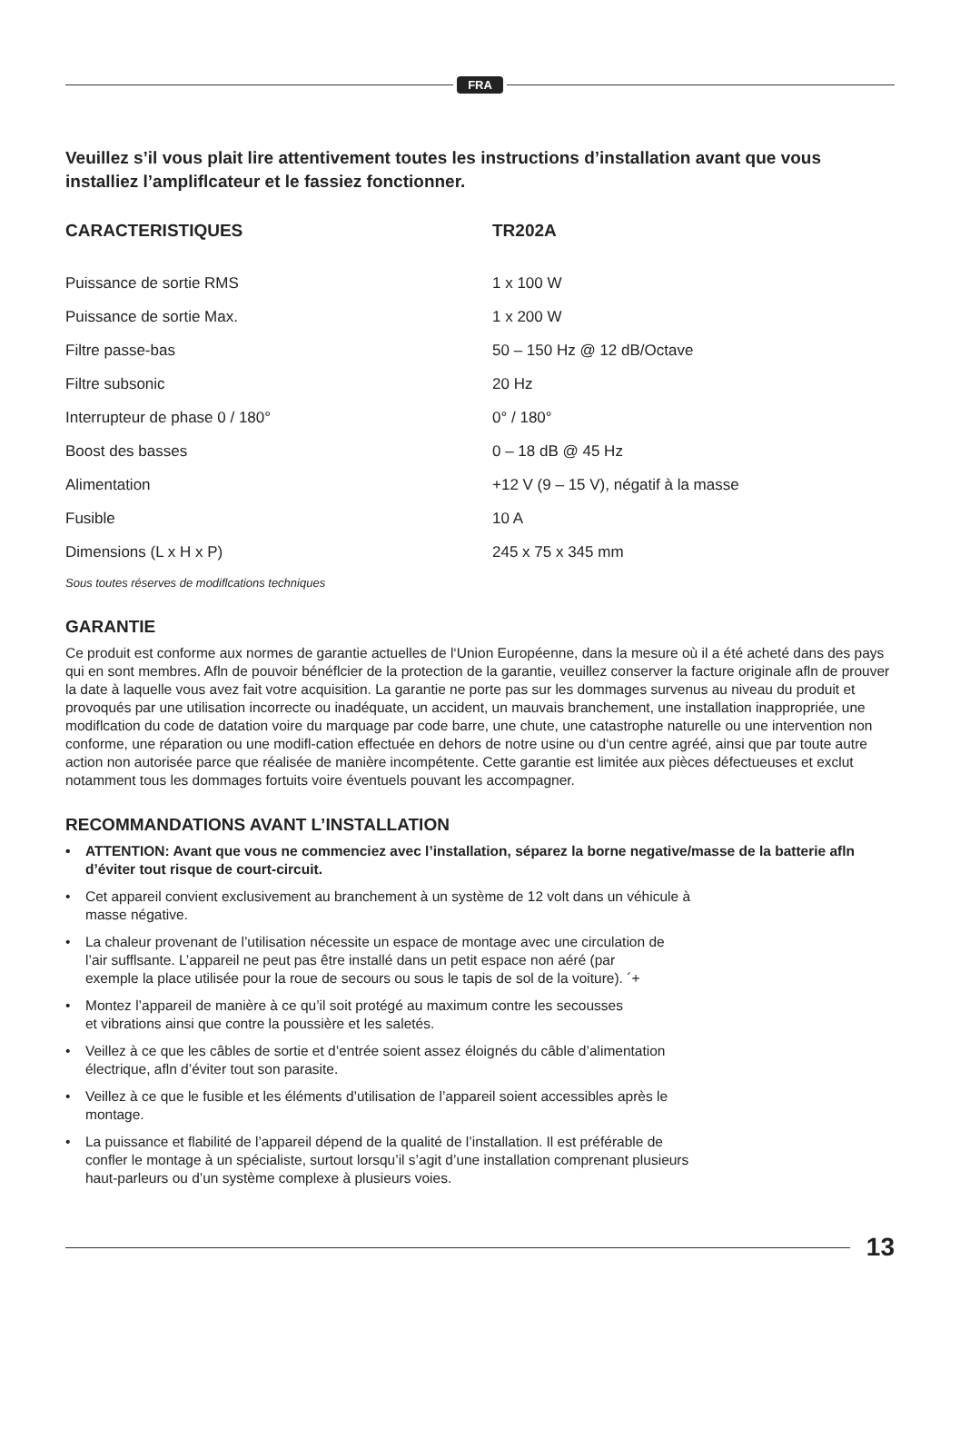FRA
Veuillez s’il vous plait lire attentivement toutes les instructions d’installation avant que vous installiez l’ampliflcateur et le fassiez fonctionner.
| CARACTERISTIQUES | TR202A |
| --- | --- |
| Puissance de sortie RMS | 1 x 100 W |
| Puissance de sortie Max. | 1 x 200 W |
| Filtre passe-bas | 50 – 150 Hz @ 12 dB/Octave |
| Filtre subsonic | 20 Hz |
| Interrupteur de phase 0 / 180° | 0° / 180° |
| Boost des basses | 0 – 18 dB @ 45 Hz |
| Alimentation | +12 V (9 – 15 V), négatif à la masse |
| Fusible | 10 A |
| Dimensions (L x H x P) | 245 x 75 x 345 mm |
Sous toutes réserves de modiflcations techniques
GARANTIE
Ce produit est conforme aux normes de garantie actuelles de l‘Union Européenne, dans la mesure où il a été acheté dans des pays qui en sont membres. Afln de pouvoir bénéflcier de la protection de la garantie, veuillez conserver la facture originale afln de prouver la date à laquelle vous avez fait votre acquisition. La garantie ne porte pas sur les dommages survenus au niveau du produit et provoqués par une utilisation incorrecte ou inadéquate, un accident, un mauvais branchement, une installation inappropriée, une modiflcation du code de datation voire du marquage par code barre, une chute, une catastrophe naturelle ou une intervention non conforme, une réparation ou une modifl-cation effectuée en dehors de notre usine ou d‘un centre agréé, ainsi que par toute autre action non autorisée parce que réalisée de manière incompétente. Cette garantie est limitée aux pièces défectueuses et exclut notamment tous les dommages fortuits voire éventuels pouvant les accompagner.
RECOMMANDATIONS AVANT L’INSTALLATION
• ATTENTION: Avant que vous ne commenciez avec l’installation, séparez la borne negative/masse de la batterie afln d’éviter tout risque de court-circuit.
• Cet appareil convient exclusivement au branchement à un système de 12 volt dans un véhicule à
masse négative.
• La chaleur provenant de l’utilisation nécessite un espace de montage avec une circulation de
l’air sufflsante. L’appareil ne peut pas être installé dans un petit espace non aéré (par
exemple la place utilisée pour la roue de secours ou sous le tapis de sol de la voiture). ´+
• Montez l’appareil de manière à ce qu’il soit protégé au maximum contre les secousses
et vibrations ainsi que contre la poussière et les saletés.
• Veillez à ce que les câbles de sortie et d’entrée soient assez éloignés du câble d’alimentation
électrique, afln d’éviter tout son parasite.
• Veillez à ce que le fusible et les éléments d’utilisation de l’appareil soient accessibles après le
montage.
• La puissance et flabilité de l’appareil dépend de la qualité de l’installation. Il est préférable de
confler le montage à un spécialiste, surtout lorsqu’il s’agit d’une installation comprenant plusieurs
haut-parleurs ou d’un système complexe à plusieurs voies.
13